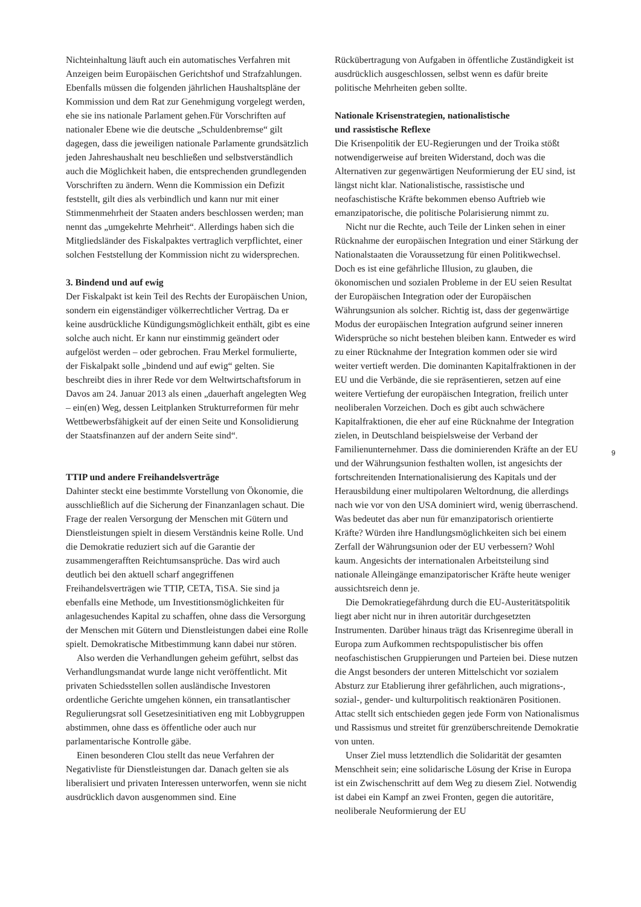Nichteinhaltung läuft auch ein automatisches Verfahren mit Anzeigen beim Europäischen Gerichtshof und Strafzahlungen. Ebenfalls müssen die folgenden jährlichen Haushaltspläne der Kommission und dem Rat zur Genehmigung vorgelegt werden, ehe sie ins nationale Parlament gehen.Für Vorschriften auf nationaler Ebene wie die deutsche „Schuldenbremse“ gilt dagegen, dass die jeweiligen nationale Parlamente grundsätzlich jeden Jahreshaushalt neu beschließen und selbstverständlich auch die Möglichkeit haben, die entsprechenden grundlegenden Vorschriften zu ändern. Wenn die Kommission ein Defizit feststellt, gilt dies als verbindlich und kann nur mit einer Stimmenmehrheit der Staaten anders beschlossen werden; man nennt das „umgekehrte Mehrheit“. Allerdings haben sich die Mitgliedsländer des Fiskalpaktes vertraglich verpflichtet, einer solchen Feststellung der Kommission nicht zu widersprechen.
3. Bindend und auf ewig
Der Fiskalpakt ist kein Teil des Rechts der Europäischen Union, sondern ein eigenständiger völkerrechtlicher Vertrag. Da er keine ausdrückliche Kündigungsmöglichkeit enthält, gibt es eine solche auch nicht. Er kann nur einstimmig geändert oder aufgelöst werden – oder gebrochen. Frau Merkel formulierte, der Fiskalpakt solle „bindend und auf ewig“ gelten. Sie beschreibt dies in ihrer Rede vor dem Weltwirtschaftsforum in Davos am 24. Januar 2013 als einen „dauerhaft angelegten Weg – ein(en) Weg, dessen Leitplanken Strukturreformen für mehr Wettbewerbsfähigkeit auf der einen Seite und Konsolidierung der Staatsfinanzen auf der andern Seite sind“.
TTIP und andere Freihandelsverträge
Dahinter steckt eine bestimmte Vorstellung von Ökonomie, die ausschließlich auf die Sicherung der Finanzanlagen schaut. Die Frage der realen Versorgung der Menschen mit Gütern und Dienstleistungen spielt in diesem Verständnis keine Rolle. Und die Demokratie reduziert sich auf die Garantie der zusammengerafften Reichtumsansprüche. Das wird auch deutlich bei den aktuell scharf angegriffenen Freihandelsverträgen wie TTIP, CETA, TiSA. Sie sind ja ebenfalls eine Methode, um Investitionsmöglichkeiten für anlagesuchendes Kapital zu schaffen, ohne dass die Versorgung der Menschen mit Gütern und Dienstleistungen dabei eine Rolle spielt. Demokratische Mitbestimmung kann dabei nur stören.
Also werden die Verhandlungen geheim geführt, selbst das Verhandlungsmandat wurde lange nicht veröffentlicht. Mit privaten Schiedsstellen sollen ausländische Investoren ordentliche Gerichte umgehen können, ein transatlantischer Regulierungsrat soll Gesetzesinitiativen eng mit Lobbygruppen abstimmen, ohne dass es öffentliche oder auch nur parlamentarische Kontrolle gäbe.
Einen besonderen Clou stellt das neue Verfahren der Negativliste für Dienstleistungen dar. Danach gelten sie als liberalisiert und privaten Interessen unterworfen, wenn sie nicht ausdrücklich davon ausgenommen sind. Eine
Rückübertragung von Aufgaben in öffentliche Zuständigkeit ist ausdrücklich ausgeschlossen, selbst wenn es dafür breite politische Mehrheiten geben sollte.
Nationale Krisenstrategien, nationalistische
und rassistische Reflexe
Die Krisenpolitik der EU-Regierungen und der Troika stößt notwendigerweise auf breiten Widerstand, doch was die Alternativen zur gegenwärtigen Neuformierung der EU sind, ist längst nicht klar. Nationalistische, rassistische und neofaschistische Kräfte bekommen ebenso Auftrieb wie emanzipatorische, die politische Polarisierung nimmt zu.
Nicht nur die Rechte, auch Teile der Linken sehen in einer Rücknahme der europäischen Integration und einer Stärkung der Nationalstaaten die Voraussetzung für einen Politikwechsel. Doch es ist eine gefährliche Illusion, zu glauben, die ökonomischen und sozialen Probleme in der EU seien Resultat der Europäischen Integration oder der Europäischen Währungsunion als solcher. Richtig ist, dass der gegenwärtige Modus der europäischen Integration aufgrund seiner inneren Widersprüche so nicht bestehen bleiben kann. Entweder es wird zu einer Rücknahme der Integration kommen oder sie wird weiter vertieft werden. Die dominanten Kapitalfraktionen in der EU und die Verbände, die sie repräsentieren, setzen auf eine weitere Vertiefung der europäischen Integration, freilich unter neoliberalen Vorzeichen. Doch es gibt auch schwächere Kapitalfraktionen, die eher auf eine Rücknahme der Integration zielen, in Deutschland beispielsweise der Verband der Familienunternehmer. Dass die dominierenden Kräfte an der EU und der Währungsunion festhalten wollen, ist angesichts der fortschreitenden Internationalisierung des Kapitals und der Herausbildung einer multipolaren Weltordnung, die allerdings nach wie vor von den USA dominiert wird, wenig überraschend. Was bedeutet das aber nun für emanzipatorisch orientierte Kräfte? Würden ihre Handlungsmöglichkeiten sich bei einem Zerfall der Währungsunion oder der EU verbessern? Wohl kaum. Angesichts der internationalen Arbeitsteilung sind nationale Alleingänge emanzipatorischer Kräfte heute weniger aussichtsreich denn je.
Die Demokratiegefährdung durch die EU-Austeritätspolitik liegt aber nicht nur in ihren autoritär durchgesetzten Instrumenten. Darüber hinaus trägt das Krisenregime überall in Europa zum Aufkommen rechtspopulistischer bis offen neofaschistischen Gruppierungen und Parteien bei. Diese nutzen die Angst besonders der unteren Mittelschicht vor sozialem Absturz zur Etablierung ihrer gefährlichen, auch migrations-, sozial-, gender- und kulturpolitisch reaktionären Positionen. Attac stellt sich entschieden gegen jede Form von Nationalismus und Rassismus und streitet für grenzüberschreitende Demokratie von unten.
Unser Ziel muss letztendlich die Solidarität der gesamten Menschheit sein; eine solidarische Lösung der Krise in Europa ist ein Zwischenschritt auf dem Weg zu diesem Ziel. Notwendig ist dabei ein Kampf an zwei Fronten, gegen die autoritäre, neoliberale Neuformierung der EU
9